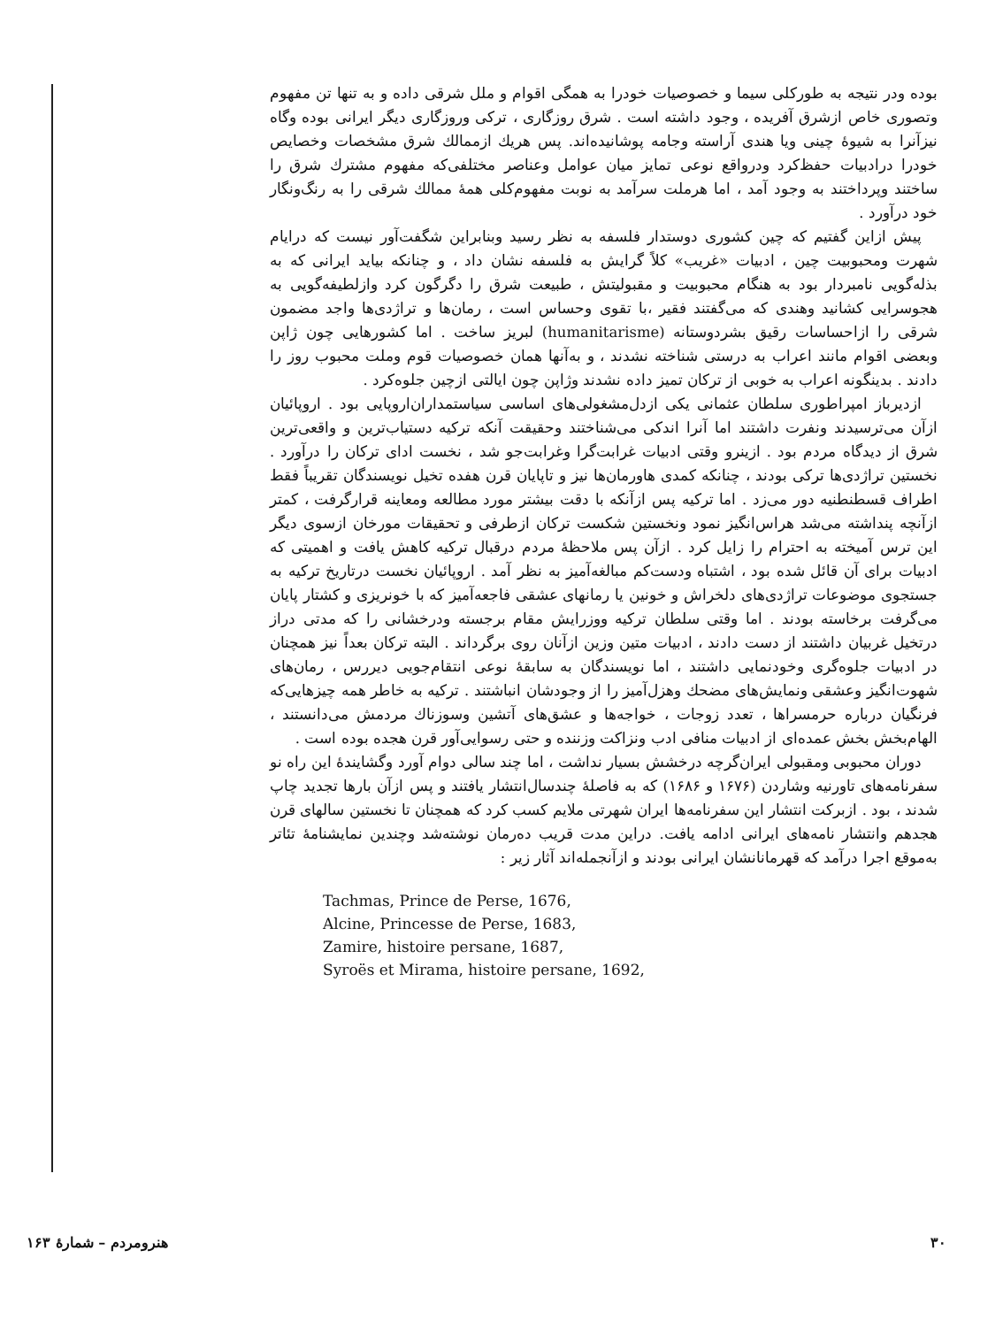بوده ودر نتیجه به طورکلی سیما و خصوصیات خودرا به همگی اقوام و ملل شرقی داده و به تنها تن مفهوم وتصوری خاص ازشرق آفریده ، وجود داشته است . شرق روزگاری ، ترکی وروزگاری دیگر ایرانی بوده وگاه نیزآنرا به شیوهٔ چینی ویا هندی آراسته وجامه پوشانیده‌اند. پس هریك ازممالك شرق مشخصات وخصایص خودرا درادبیات حفظ‌کرد ودرواقع نوعی تمایز میان عوامل وعناصر مختلفی‌که مفهوم مشترك شرق را ساختند وپرداختند به وجود آمد ، اما هرملت سرآمد به نوبت مفهوم‌کلی همهٔ ممالك شرقی را به رنگ‌ونگار خود درآورد .
پیش ازاین گفتیم که چین کشوری دوستدار فلسفه به نظر رسید وبنابراین شگفت‌آور نیست که درایام شهرت ومحبوبیت چین ، ادبیات «غریب» کلاً گرایش به فلسفه نشان داد ، و چنانکه بیاید ایرانی که به بذله‌گویی نامبردار بود به هنگام محبوبیت و مقبولیتش ، طبیعت شرق را دگرگون کرد وازلطیفه‌گویی به هجوسرایی کشانید وهندی که می‌گفتند فقیر ،با تقوی وحساس است ، رمان‌ها و تراژدی‌ها واجد مضمون شرقی را ازاحساسات رقیق بشردوستانه (humanitarisme) لبریز ساخت . اما کشورهایی چون ژاپن وبعضی اقوام مانند اعراب به درستی شناخته نشدند ، و به‌آنها همان خصوصیات قوم وملت محبوب روز را دادند . بدینگونه اعراب به خوبی از ترکان تمیز داده نشدند وژاپن چون ایالتی ازچین جلوه‌کرد .
ازدیرباز امپراطوری سلطان عثمانی یکی ازدل‌مشغولی‌های اساسی سیاستمداران‌اروپایی بود . اروپائیان ازآن می‌ترسیدند ونفرت داشتند اما آنرا اندکی می‌شناختند وحقیقت آنکه ترکیه دستیاب‌ترین و واقعی‌ترین شرق از دیدگاه مردم بود . ازینرو وقتی ادبیات غرابت‌گرا وغرابت‌جو شد ، نخست ادای ترکان را درآورد . نخستین تراژدی‌ها ترکی بودند ، چنانکه کمدی هاورمان‌ها نیز و تاپایان قرن هفده تخیل نویسندگان تقریباً فقط اطراف قسطنطنیه دور می‌زد . اما ترکیه پس ازآنکه با دقت بیشتر مورد مطالعه ومعاینه قرارگرفت ، کمتر ازآنچه پنداشته می‌شد هراس‌انگیز نمود ونخستین شکست ترکان ازطرفی و تحقیقات مورخان ازسوی دیگر این ترس آمیخته به احترام را زایل کرد . ازآن پس ملاحظهٔ مردم درقبال ترکیه کاهش یافت و اهمیتی که ادبیات برای آن قائل شده بود ، اشتباه ودست‌کم مبالغه‌آمیز به نظر آمد . اروپائیان نخست درتاریخ ترکیه به جستجوی موضوعات تراژدی‌های دلخراش و خونین یا رمانهای عشقی فاجعه‌آمیز که با خونریزی و کشتار پایان می‌گرفت برخاسته بودند . اما وقتی سلطان ترکیه ووزرایش مقام برجسته ودرخشانی را که مدتی دراز درتخیل غربیان داشتند از دست دادند ، ادبیات متین وزین ازآنان روی برگرداند . البته ترکان بعداً نیز همچنان در ادبیات جلوه‌گری وخودنمایی داشتند ، اما نویسندگان به سابقهٔ نوعی انتقام‌جویی دیررس ، رمان‌های شهوت‌انگیز وعشقی ونمایش‌های مضحك وهزل‌آمیز را از وجودشان انباشتند . ترکیه به خاطر همه چیزهایی‌که فرنگیان درباره حرمسراها ، تعدد زوجات ، خواجه‌ها و عشق‌های آتشین وسوزناك مردمش می‌دانستند ، الهام‌بخش بخش عمده‌ای از ادبیات منافی ادب ونزاکت وزننده و حتی رسوایی‌آور قرن هجده بوده است .
دوران محبوبی ومقبولی ایران‌گرچه درخشش بسیار نداشت ، اما چند سالی دوام آورد وگشایندهٔ این راه نو سفرنامه‌های تاورنیه وشاردن (۱۶۷۶ و ۱۶۸۶) که به فاصلهٔ چندسال‌انتشار یافتند و پس ازآن بارها تجدید چاپ شدند ، بود . ازبرکت انتشار این سفرنامه‌ها ایران شهرتی ملایم کسب کرد که همچنان تا نخستین سالهای قرن هجدهم وانتشار نامه‌های ایرانی ادامه یافت. دراین مدت قریب ده‌رمان نوشته‌شد وچندین نمایشنامهٔ تئاتر به‌موقع اجرا درآمد که قهرمانانشان ایرانی بودند و ازآنجمله‌اند آثار زیر :
Tachmas, Prince de Perse, 1676,
Alcine, Princesse de Perse, 1683,
Zamire, histoire persane, 1687,
Syroës et Mirama, histoire persane, 1692,
۳۰ هنرومردم – شمارهٔ ۱۶۳